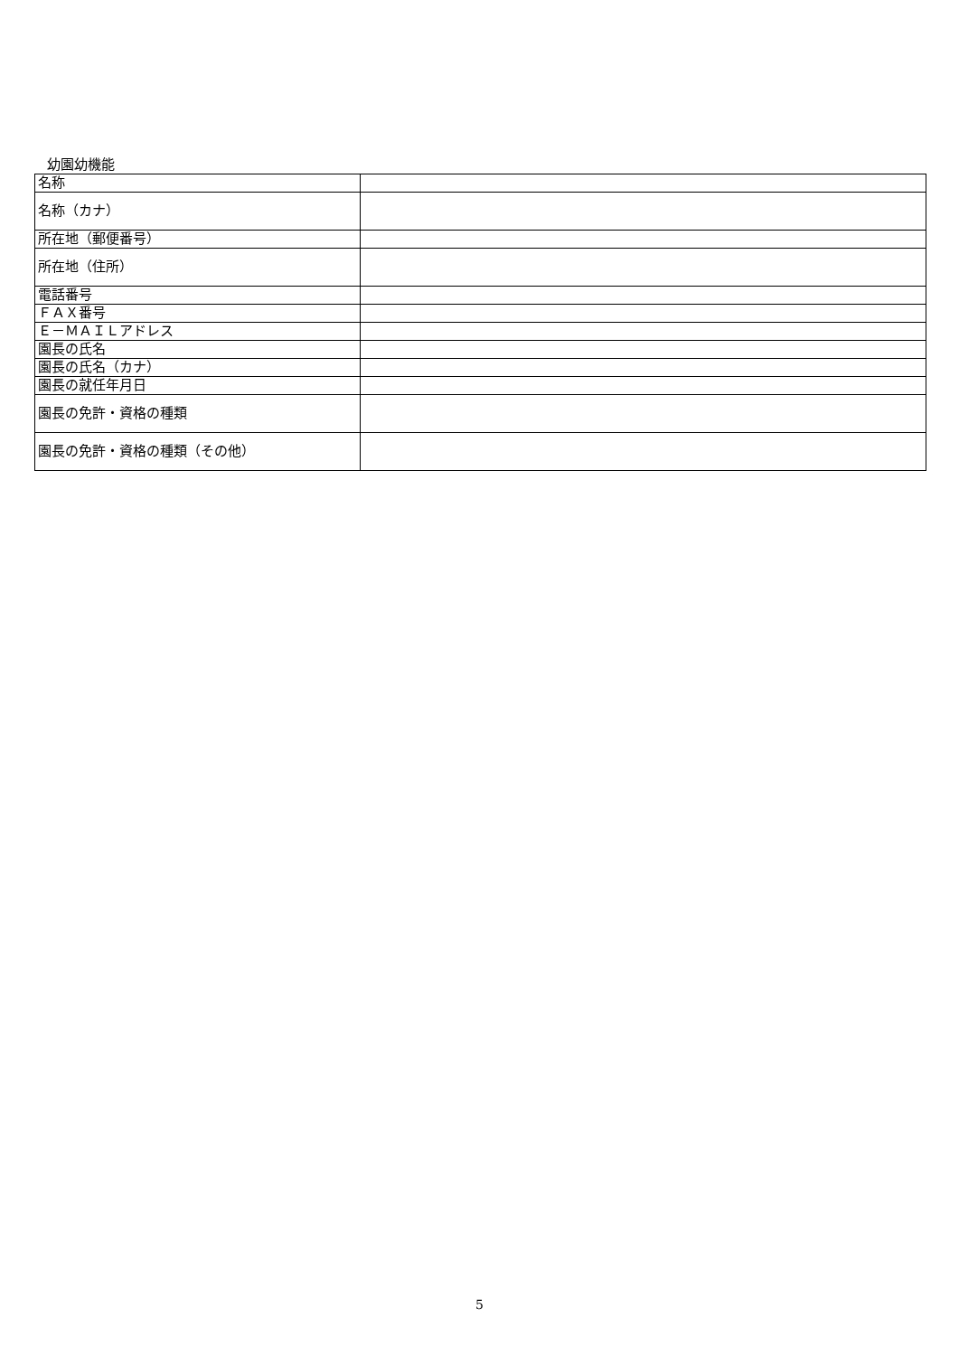幼園幼機能
| 名称 | |
| 名称（カナ） | |
| 所在地（郵便番号） | |
| 所在地（住所） | |
| 電話番号 | |
| ＦＡＸ番号 | |
| Ｅ－ＭＡＩＬアドレス | |
| 園長の氏名 | |
| 園長の氏名（カナ） | |
| 園長の就任年月日 | |
| 園長の免許・資格の種類 | |
| 園長の免許・資格の種類（その他） | |
5